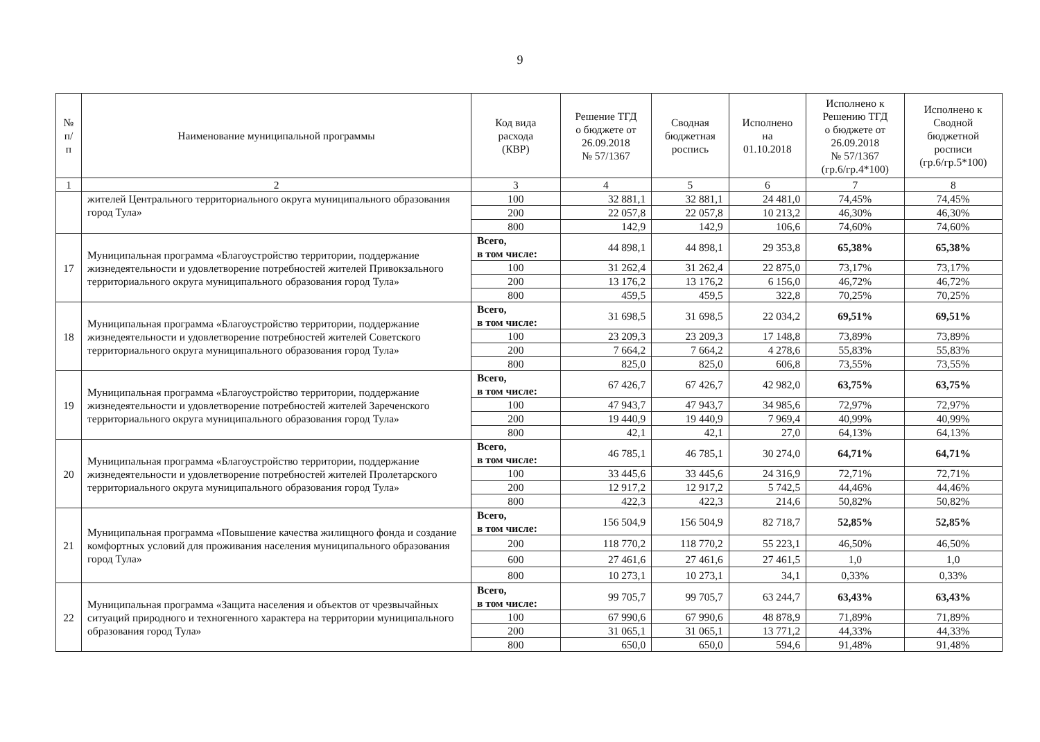9
| № п/п | Наименование муниципальной программы | Код вида расхода (КВР) | Решение ТГД о бюджете от 26.09.2018 № 57/1367 | Сводная бюджетная роспись | Исполнено на 01.10.2018 | Исполнено к Решению ТГД о бюджете от 26.09.2018 № 57/1367 (гр.6/гр.4*100) | Исполнено к Сводной бюджетной росписи (гр.6/гр.5*100) |
| --- | --- | --- | --- | --- | --- | --- | --- |
| 1 | 2 | 3 | 4 | 5 | 6 | 7 | 8 |
| | жителей Центрального территориального округа муниципального образования город Тула» | 100 | 32 881,1 | 32 881,1 | 24 481,0 | 74,45% | 74,45% |
| | | 200 | 22 057,8 | 22 057,8 | 10 213,2 | 46,30% | 46,30% |
| | | 800 | 142,9 | 142,9 | 106,6 | 74,60% | 74,60% |
| 17 | Муниципальная программа «Благоустройство территории, поддержание жизнедеятельности и удовлетворение потребностей жителей Привокзального территориального округа муниципального образования город Тула» | Всего, в том числе: | 44 898,1 | 44 898,1 | 29 353,8 | 65,38% | 65,38% |
| | | 100 | 31 262,4 | 31 262,4 | 22 875,0 | 73,17% | 73,17% |
| | | 200 | 13 176,2 | 13 176,2 | 6 156,0 | 46,72% | 46,72% |
| | | 800 | 459,5 | 459,5 | 322,8 | 70,25% | 70,25% |
| 18 | Муниципальная программа «Благоустройство территории, поддержание жизнедеятельности и удовлетворение потребностей жителей Советского территориального округа муниципального образования город Тула» | Всего, в том числе: | 31 698,5 | 31 698,5 | 22 034,2 | 69,51% | 69,51% |
| | | 100 | 23 209,3 | 23 209,3 | 17 148,8 | 73,89% | 73,89% |
| | | 200 | 7 664,2 | 7 664,2 | 4 278,6 | 55,83% | 55,83% |
| | | 800 | 825,0 | 825,0 | 606,8 | 73,55% | 73,55% |
| 19 | Муниципальная программа «Благоустройство территории, поддержание жизнедеятельности и удовлетворение потребностей жителей Зареченского территориального округа муниципального образования город Тула» | Всего, в том числе: | 67 426,7 | 67 426,7 | 42 982,0 | 63,75% | 63,75% |
| | | 100 | 47 943,7 | 47 943,7 | 34 985,6 | 72,97% | 72,97% |
| | | 200 | 19 440,9 | 19 440,9 | 7 969,4 | 40,99% | 40,99% |
| | | 800 | 42,1 | 42,1 | 27,0 | 64,13% | 64,13% |
| 20 | Муниципальная программа «Благоустройство территории, поддержание жизнедеятельности и удовлетворение потребностей жителей Пролетарского территориального округа муниципального образования город Тула» | Всего, в том числе: | 46 785,1 | 46 785,1 | 30 274,0 | 64,71% | 64,71% |
| | | 100 | 33 445,6 | 33 445,6 | 24 316,9 | 72,71% | 72,71% |
| | | 200 | 12 917,2 | 12 917,2 | 5 742,5 | 44,46% | 44,46% |
| | | 800 | 422,3 | 422,3 | 214,6 | 50,82% | 50,82% |
| 21 | Муниципальная программа «Повышение качества жилищного фонда и создание комфортных условий для проживания населения муниципального образования город Тула» | Всего, в том числе: | 156 504,9 | 156 504,9 | 82 718,7 | 52,85% | 52,85% |
| | | 200 | 118 770,2 | 118 770,2 | 55 223,1 | 46,50% | 46,50% |
| | | 600 | 27 461,6 | 27 461,6 | 27 461,5 | 1,0 | 1,0 |
| | | 800 | 10 273,1 | 10 273,1 | 34,1 | 0,33% | 0,33% |
| 22 | Муниципальная программа «Защита населения и объектов от чрезвычайных ситуаций природного и техногенного характера на территории муниципального образования город Тула» | Всего, в том числе: | 99 705,7 | 99 705,7 | 63 244,7 | 63,43% | 63,43% |
| | | 100 | 67 990,6 | 67 990,6 | 48 878,9 | 71,89% | 71,89% |
| | | 200 | 31 065,1 | 31 065,1 | 13 771,2 | 44,33% | 44,33% |
| | | 800 | 650,0 | 650,0 | 594,6 | 91,48% | 91,48% |